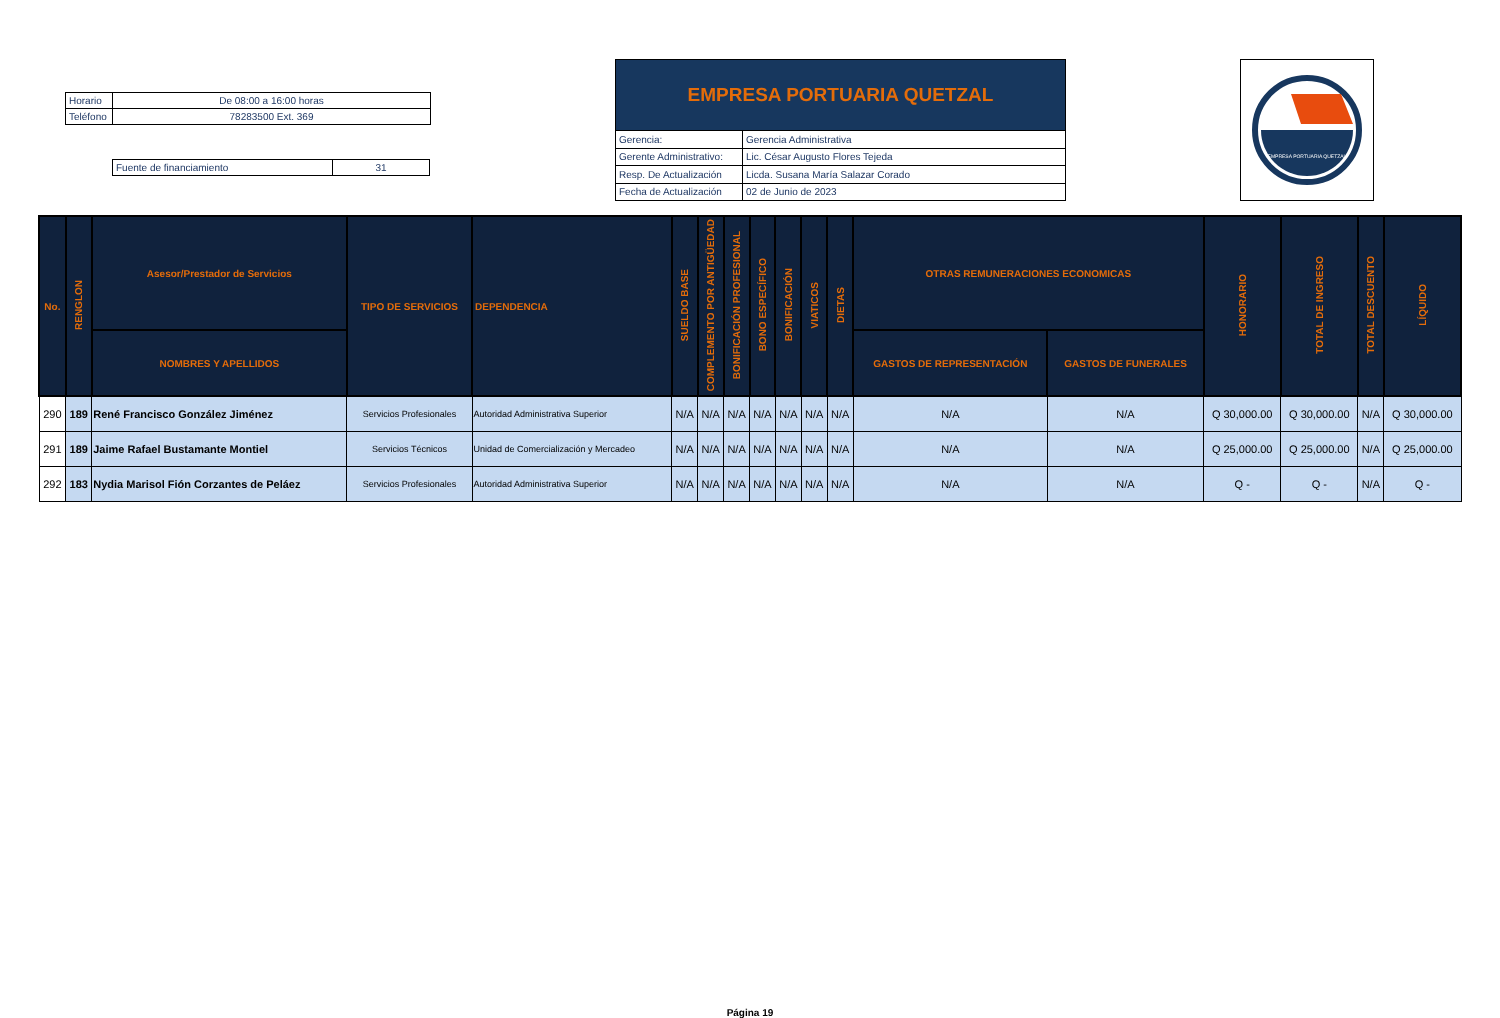| Horario | De 08:00 a 16:00 horas |
| Teléfono | 78283500 Ext. 369 |
| Fuente de financiamiento | 31 |
| EMPRESA PORTUARIA QUETZAL | |
| --- | --- |
| Gerencia: | Gerencia Administrativa |
| Gerente Administrativo: | Lic. César Augusto Flores Tejeda |
| Resp. De Actualización | Licda. Susana María Salazar Corado |
| Fecha de Actualización | 02 de Junio de 2023 |
EMPRESA PORTUARIA QUETZAL
| No. | RENGLON | Asesor/Prestador de Servicios | TIPO DE SERVICIOS | DEPENDENCIA | SUELDO BASE | COMPLEMENTO POR ANTIGÜEDAD | BONIFICACIÓN PROFESIONAL | BONO ESPECÍFICO | BONIFICACIÓN | VIATICOS | DIETAS | OTRAS REMUNERACIONES ECONOMICAS | | HONORARIO | TOTAL DE INGRESO | TOTAL DESCUENTO | LÍQUIDO |
| --- | --- | --- | --- | --- | --- | --- | --- | --- | --- | --- | --- | --- | --- | --- | --- | --- | --- |
| | | NOMBRES Y APELLIDOS | | | | | | | | | | GASTOS DE REPRESENTACIÓN | GASTOS DE FUNERALES | | | | |
| 290 | 189 | René Francisco González Jiménez | Servicios Profesionales | Autoridad Administrativa Superior | N/A | N/A | N/A | N/A | N/A | N/A | N/A | N/A | N/A | Q 30,000.00 | Q 30,000.00 | N/A | Q 30,000.00 |
| 291 | 189 | Jaime Rafael Bustamante Montiel | Servicios Técnicos | Unidad de Comercialización y Mercadeo | N/A | N/A | N/A | N/A | N/A | N/A | N/A | N/A | N/A | Q 25,000.00 | Q 25,000.00 | N/A | Q 25,000.00 |
| 292 | 183 | Nydia Marisol Fión Corzantes de Peláez | Servicios Profesionales | Autoridad Administrativa Superior | N/A | N/A | N/A | N/A | N/A | N/A | N/A | N/A | N/A | Q - | Q - | N/A | Q - |
Página 19